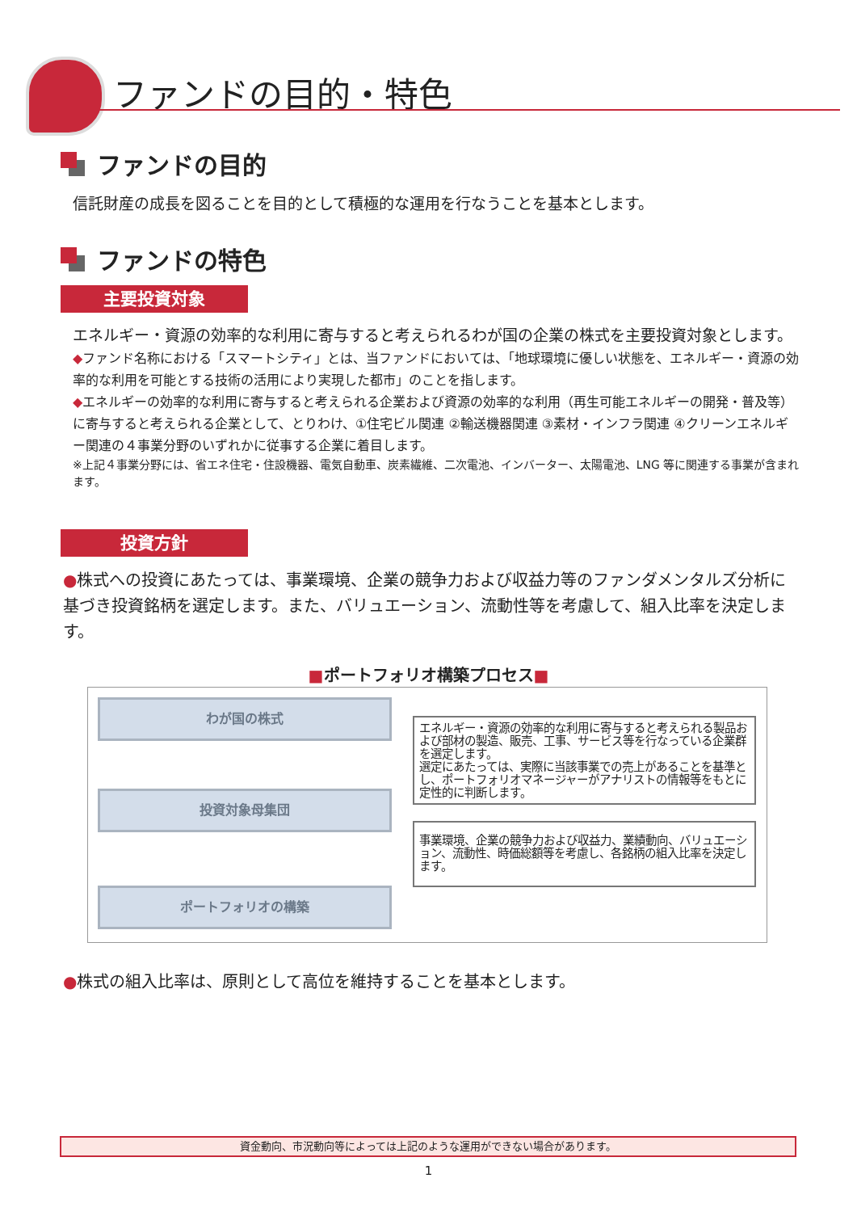ファンドの目的・特色
ファンドの目的
信託財産の成長を図ることを目的として積極的な運用を行なうことを基本とします。
ファンドの特色
主要投資対象
エネルギー・資源の効率的な利用に寄与すると考えられるわが国の企業の株式を主要投資対象とします。
◆ファンド名称における「スマートシティ」とは、当ファンドにおいては、「地球環境に優しい状態を、エネルギー・資源の効率的な利用を可能とする技術の活用により実現した都市」のことを指します。
◆エネルギーの効率的な利用に寄与すると考えられる企業および資源の効率的な利用（再生可能エネルギーの開発・普及等）に寄与すると考えられる企業として、とりわけ、①住宅ビル関連 ②輸送機器関連 ③素材・インフラ関連 ④クリーンエネルギー関連の４事業分野のいずれかに従事する企業に着目します。
※上記４事業分野には、省エネ住宅・住設機器、電気自動車、炭素繊維、二次電池、インバーター、太陽電池、LNG 等に関連する事業が含まれます。
投資方針
●株式への投資にあたっては、事業環境、企業の競争力および収益力等のファンダメンタルズ分析に基づき投資銘柄を選定します。また、バリュエーション、流動性等を考慮して、組入比率を決定します。
■ポートフォリオ構築プロセス■
わが国の株式
投資対象母集団
ポートフォリオの構築
エネルギー・資源の効率的な利用に寄与すると考えられる製品および部材の製造、販売、工事、サービス等を行なっている企業群を選定します。
選定にあたっては、実際に当該事業での売上があることを基準とし、ポートフォリオマネージャーがアナリストの情報等をもとに定性的に判断します。
事業環境、企業の競争力および収益力、業績動向、バリュエーション、流動性、時価総額等を考慮し、各銘柄の組入比率を決定します。
●株式の組入比率は、原則として高位を維持することを基本とします。
資金動向、市況動向等によっては上記のような運用ができない場合があります。
1